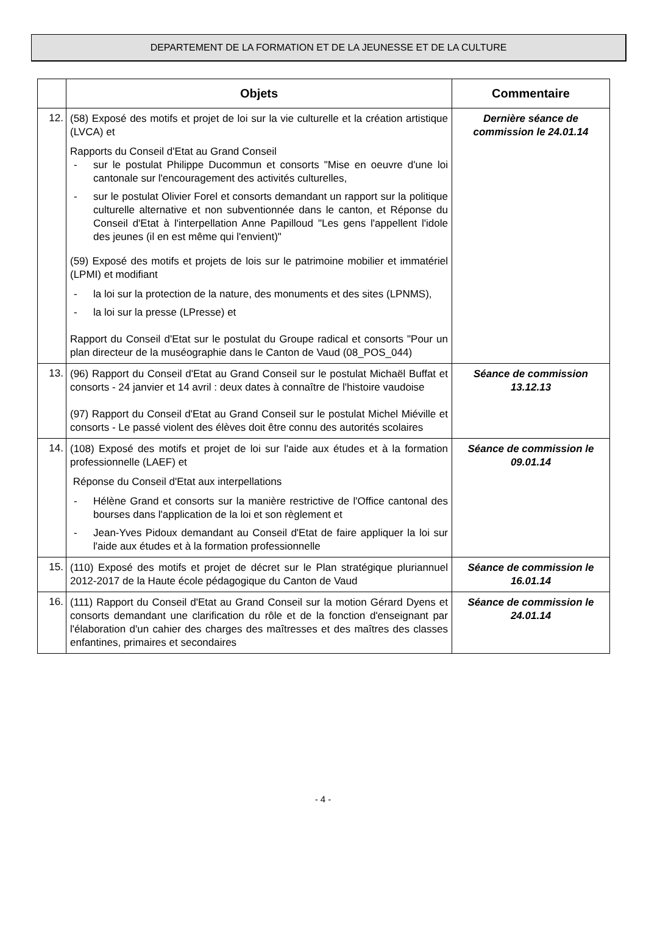DEPARTEMENT DE LA FORMATION ET DE LA JEUNESSE ET DE LA CULTURE
| | Objets | Commentaire |
| --- | --- | --- |
| 12. | (58) Exposé des motifs et projet de loi sur la vie culturelle et la création artistique (LVCA) et Rapports du Conseil d'Etat au Grand Conseil - sur le postulat Philippe Ducommun et consorts "Mise en oeuvre d'une loi cantonale sur l'encouragement des activités culturelles, - sur le postulat Olivier Forel et consorts demandant un rapport sur la politique culturelle alternative et non subventionnée dans le canton, et Réponse du Conseil d'Etat à l'interpellation Anne Papilloud "Les gens l'appellent l'idole des jeunes (il en est même qui l'envient)" (59) Exposé des motifs et projets de lois sur le patrimoine mobilier et immatériel (LPMI) et modifiant - la loi sur la protection de la nature, des monuments et des sites (LPNMS), - la loi sur la presse (LPresse) et Rapport du Conseil d'Etat sur le postulat du Groupe radical et consorts "Pour un plan directeur de la muséographie dans le Canton de Vaud (08_POS_044) | Dernière séance de commission le 24.01.14 |
| 13. | (96) Rapport du Conseil d'Etat au Grand Conseil sur le postulat Michaël Buffat et consorts - 24 janvier et 14 avril : deux dates à connaître de l'histoire vaudoise (97) Rapport du Conseil d'Etat au Grand Conseil sur le postulat Michel Miéville et consorts - Le passé violent des élèves doit être connu des autorités scolaires | Séance de commission 13.12.13 |
| 14. | (108) Exposé des motifs et projet de loi sur l'aide aux études et à la formation professionnelle (LAEF) et Réponse du Conseil d'Etat aux interpellations - Hélène Grand et consorts sur la manière restrictive de l'Office cantonal des bourses dans l'application de la loi et son règlement et - Jean-Yves Pidoux demandant au Conseil d'Etat de faire appliquer la loi sur l'aide aux études et à la formation professionnelle | Séance de commission le 09.01.14 |
| 15. | (110) Exposé des motifs et projet de décret sur le Plan stratégique pluriannuel 2012-2017 de la Haute école pédagogique du Canton de Vaud | Séance de commission le 16.01.14 |
| 16. | (111) Rapport du Conseil d'Etat au Grand Conseil sur la motion Gérard Dyens et consorts demandant une clarification du rôle et de la fonction d'enseignant par l'élaboration d'un cahier des charges des maîtresses et des maîtres des classes enfantines, primaires et secondaires | Séance de commission le 24.01.14 |
- 4 -